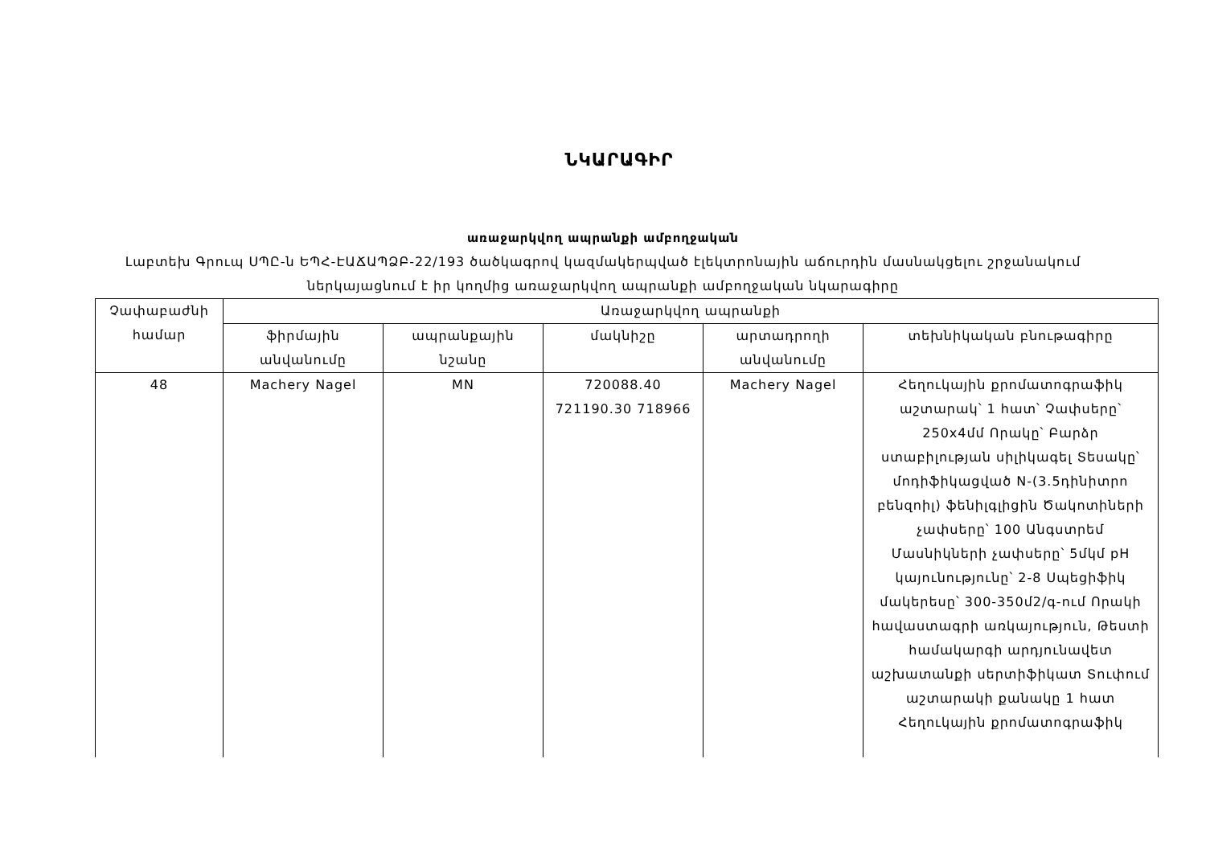ՆԿԱՐԱԳԻՐ
առաջարկվող ապրանքի ամբողջական
Լաբտեխ Գրուպ ՍՊԸ-ն ԵՊՀ-ԷԱՃԱՊՁԲ-22/193 ծածկագրով կազմակերպված էլեկտրոնային աճուրդին մասնակցելու շրջանակում ներկայացնում է իր կողմից առաջարկվող ապրանքի ամբողջական նկարագիրը
| Չափաբաժնի համար | Առաջարկվող ապրանքի | | | | |
| --- | --- | --- | --- | --- | --- |
| | ֆիրմային անվանումը | ապրանքային նշանը | մակնիշը | արտադրողի անվանումը | տեխնիկական բնութագիրը |
| 48 | Machery Nagel | MN | 720088.40 721190.30 718966 | Machery Nagel | Հեղուկային քրոմատոգրաֆիկ աշտարակ՝ 1 հատ՝ Չափսերը՝ 250x4մմ Որակը՝ Բարձր ստաբիլության սիլիկագել Տեսակը՝ մոդիֆիկացված N-(3.5դինիտրո բենզոիլ) ֆենիլգլիցին Ծակոտիների չափսերը՝ 100 Անգստրեմ Մասնիկների չափսերը՝ 5մկմ pH կայունությունը՝ 2-8 Սպեցիֆիկ մակերեսը՝ 300-350մ2/գ-ում Որակի հավաստագրի առկայություն, Թեստի համակարգի արդյունավետ աշխատանքի սերտիֆիկատ Տուփում աշտարակի քանակը 1 հատ Հեղուկային քրոմատոգրաֆիկ |